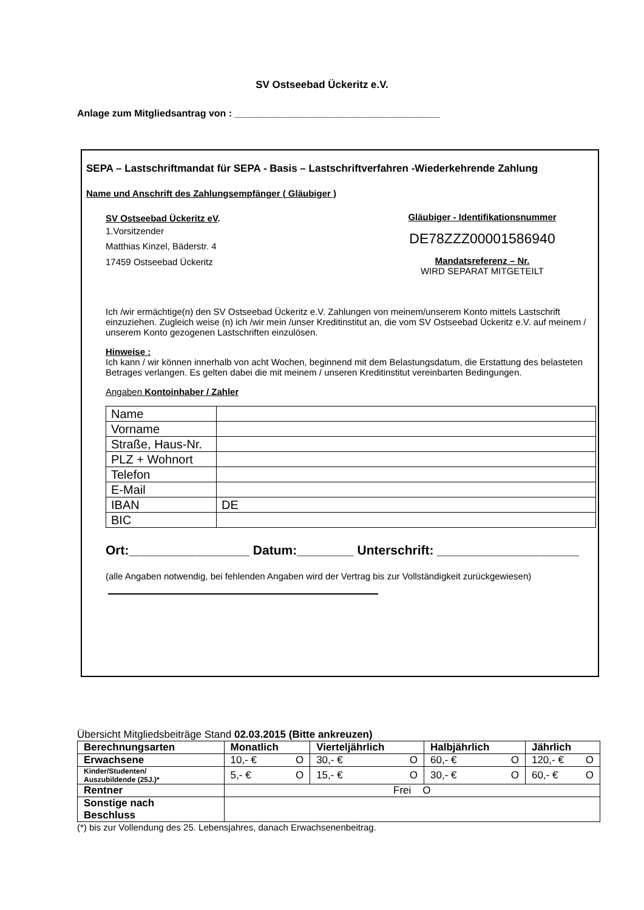SV Ostseebad Ückeritz e.V.
Anlage zum Mitgliedsantrag von : ______________________________________
SEPA – Lastschriftmandat für SEPA - Basis – Lastschriftverfahren -Wiederkehrende Zahlung
Name und Anschrift des Zahlungsempfänger ( Gläubiger )
SV Ostseebad Ückeritz eV.
1.Vorsitzender
Matthias Kinzel, Bäderstr. 4
17459 Ostseebad Ückeritz
Gläubiger - Identifikationsnummer
DE78ZZZ00001586940
Mandatsreferenz – Nr.
WIRD SEPARAT MITGETEILT
Ich /wir ermächtige(n) den SV Ostseebad Ückeritz e.V. Zahlungen von meinem/unserem Konto mittels Lastschrift einzuziehen. Zugleich weise (n) ich /wir mein /unser Kreditinstitut an, die vom SV Ostseebad Ückeritz e.V. auf meinem / unserem Konto gezogenen Lastschriften einzulösen.
Hinweise :
Ich kann / wir können innerhalb von acht Wochen, beginnend mit dem Belastungsdatum, die Erstattung des belasteten Betrages verlangen. Es gelten dabei die mit meinem / unseren Kreditinstitut vereinbarten Bedingungen.
Angaben Kontoinhaber / Zahler
| Name | |
| Vorname | |
| Straße, Haus-Nr. | |
| PLZ + Wohnort | |
| Telefon | |
| E-Mail | |
| IBAN | DE |
| BIC | |
Ort:_________________ Datum:________ Unterschrift: ____________________
(alle Angaben notwendig, bei fehlenden Angaben wird der Vertrag bis zur Vollständigkeit zurückgewiesen)
Übersicht Mitgliedsbeiträge Stand 02.03.2015 (Bitte ankreuzen)
| Berechnungsarten | Monatlich | Vierteljährlich | Halbjährlich | Jährlich |
| --- | --- | --- | --- | --- |
| Erwachsene | 10,- € O | 30,- € O | 60,- € O | 120,- € O |
| Kinder/Studenten/ Auszubildende (25J.)* | 5,- € O | 15,- € O | 30,- € O | 60,- € O |
| Rentner | Frei O | | | |
| Sonstige nach Beschluss | | | | |
(*) bis zur Vollendung des 25. Lebensjahres, danach Erwachsenenbeitrag.